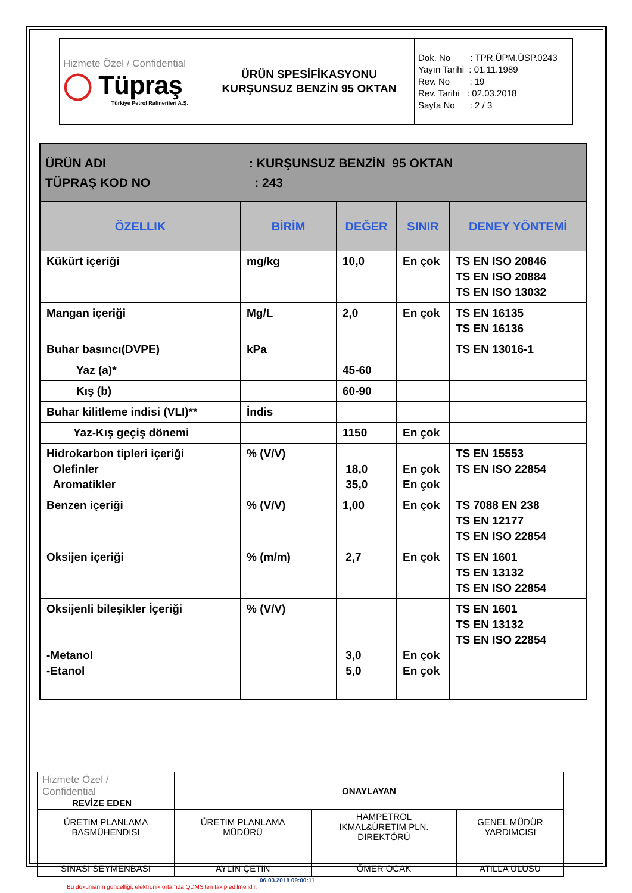| Hizmete Özel / Confidential ◯ Tüpraş Türkiye Petrol Rafinerileri A.Ş. | ÜRÜN SPESİFİKASYONU KURŞUNSUZ BENZİN 95 OKTAN | Dok. No : TPR.ÜPM.ÜSP.0243 Yayın Tarihi : 01.11.1989 Rev. No : 19 Rev. Tarihi : 02.03.2018 Sayfa No : 2 / 3 |
| ÜRÜN ADI : KURŞUNSUZ BENZİN 95 OKTAN TÜPRAŞ KOD NO : 243 | | | | |
| ÖZELLIK | BİRİM | DEĞER | SINIR | DENEY YÖNTEMİ |
| Kükürt içeriği | mg/kg | 10,0 | En çok | TS EN ISO 20846 TS EN ISO 20884 TS EN ISO 13032 |
| Mangan içeriği | Mg/L | 2,0 | En çok | TS EN 16135 TS EN 16136 |
| Buhar basıncı(DVPE) | kPa | | | TS EN 13016-1 |
| Yaz (a)* | | 45-60 | | |
| Kış (b) | | 60-90 | | |
| Buhar kilitleme indisi (VLI)** | İndis | | | |
| Yaz-Kış geçiş dönemi | | 1150 | En çok | |
| Hidrokarbon tipleri içeriği Olefinler Aromatikler | % (V/V) | 18,0 35,0 | En çok En çok | TS EN 15553 TS EN ISO 22854 |
| Benzen içeriği | % (V/V) | 1,00 | En çok | TS 7088 EN 238 TS EN 12177 TS EN ISO 22854 |
| Oksijen içeriği | % (m/m) | 2,7 | En çok | TS EN 1601 TS EN 13132 TS EN ISO 22854 |
| Oksijenli bileşikler İçeriği -Metanol -Etanol | % (V/V) | 3,0 5,0 | En çok En çok | TS EN 1601 TS EN 13132 TS EN ISO 22854 |
| Hizmete Özel / Confidential REVİZE EDEN | ONAYLAYAN | | |
| ÜRETIM PLANLAMA BASMÜHENDISI | ÜRETIM PLANLAMA MÜDÜRÜ | HAMPETROL IKMAL&ÜRETIM PLN. DIREKTÖRÜ | GENEL MÜDÜR YARDIMCISI |
| SINASI SEYMENBASI | AYLIN ÇETIN | ÖMER OCAK | ATILLA ULUSU |
06.03.2018 09:00:11
Bu dokümanın güncelliği, elektronik ortamda QDMS'ten takip edilmelidir.